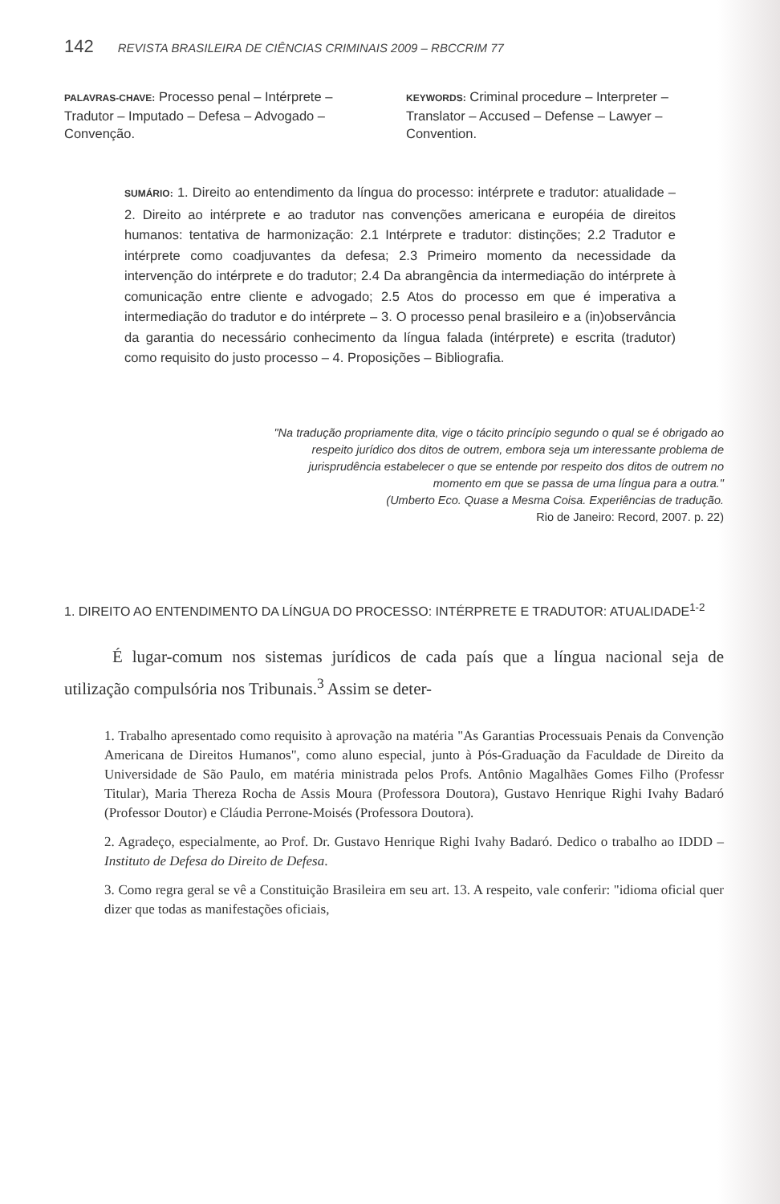142 REVISTA BRASILEIRA DE CIÊNCIAS CRIMINAIS 2009 – RBCCRIM 77
PALAVRAS-CHAVE: Processo penal – Intérprete – Tradutor – Imputado – Defesa – Advogado – Convenção.
KEYWORDS: Criminal procedure – Interpreter – Translator – Accused – Defense – Lawyer – Convention.
SUMÁRIO: 1. Direito ao entendimento da língua do processo: intérprete e tradutor: atualidade – 2. Direito ao intérprete e ao tradutor nas convenções americana e européia de direitos humanos: tentativa de harmonização: 2.1 Intérprete e tradutor: distinções; 2.2 Tradutor e intérprete como coadjuvantes da defesa; 2.3 Primeiro momento da necessidade da intervenção do intérprete e do tradutor; 2.4 Da abrangência da intermediação do intérprete à comunicação entre cliente e advogado; 2.5 Atos do processo em que é imperativa a intermediação do tradutor e do intérprete – 3. O processo penal brasileiro e a (in)observância da garantia do necessário conhecimento da língua falada (intérprete) e escrita (tradutor) como requisito do justo processo – 4. Proposições – Bibliografia.
"Na tradução propriamente dita, vige o tácito princípio segundo o qual se é obrigado ao respeito jurídico dos ditos de outrem, embora seja um interessante problema de jurisprudência estabelecer o que se entende por respeito dos ditos de outrem no momento em que se passa de uma língua para a outra."
(Umberto Eco. Quase a Mesma Coisa. Experiências de tradução.
Rio de Janeiro: Record, 2007. p. 22)
1. DIREITO AO ENTENDIMENTO DA LÍNGUA DO PROCESSO: INTÉRPRETE E TRADUTOR: ATUALIDADE<sup>1-2</sup>
É lugar-comum nos sistemas jurídicos de cada país que a língua nacional seja de utilização compulsória nos Tribunais.<sup>3</sup> Assim se deter-
1. Trabalho apresentado como requisito à aprovação na matéria "As Garantias Processuais Penais da Convenção Americana de Direitos Humanos", como aluno especial, junto à Pós-Graduação da Faculdade de Direito da Universidade de São Paulo, em matéria ministrada pelos Profs. Antônio Magalhães Gomes Filho (Professr Titular), Maria Thereza Rocha de Assis Moura (Professora Doutora), Gustavo Henrique Righi Ivahy Badaró (Professor Doutor) e Cláudia Perrone-Moisés (Professora Doutora).
2. Agradeço, especialmente, ao Prof. Dr. Gustavo Henrique Righi Ivahy Badaró. Dedico o trabalho ao IDDD – Instituto de Defesa do Direito de Defesa.
3. Como regra geral se vê a Constituição Brasileira em seu art. 13. A respeito, vale conferir: "idioma oficial quer dizer que todas as manifestações oficiais,